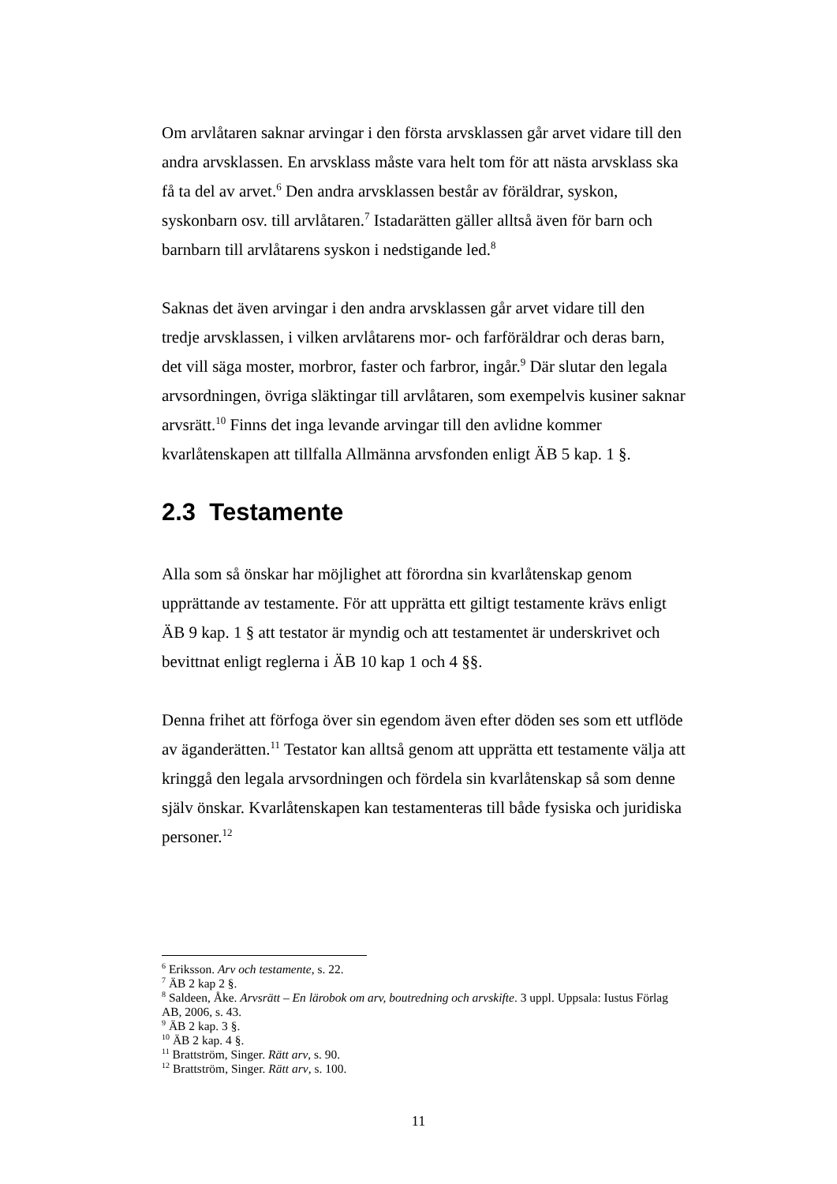Om arvlåtaren saknar arvingar i den första arvsklassen går arvet vidare till den andra arvsklassen. En arvsklass måste vara helt tom för att nästa arvsklass ska få ta del av arvet.<sup>6</sup> Den andra arvsklassen består av föräldrar, syskon, syskonbarn osv. till arvlåtaren.<sup>7</sup> Istadarätten gäller alltså även för barn och barnbarn till arvlåtarens syskon i nedstigande led.<sup>8</sup>
Saknas det även arvingar i den andra arvsklassen går arvet vidare till den tredje arvsklassen, i vilken arvlåtarens mor- och farföräldrar och deras barn, det vill säga moster, morbror, faster och farbror, ingår.<sup>9</sup> Där slutar den legala arvsordningen, övriga släktingar till arvlåtaren, som exempelvis kusiner saknar arvsrätt.<sup>10</sup> Finns det inga levande arvingar till den avlidne kommer kvarlåtenskapen att tillfalla Allmänna arvsfonden enligt ÄB 5 kap. 1 §.
2.3 Testamente
Alla som så önskar har möjlighet att förordna sin kvarlåtenskap genom upprättande av testamente. För att upprätta ett giltigt testamente krävs enligt ÄB 9 kap. 1 § att testator är myndig och att testamentet är underskrivet och bevittnat enligt reglerna i ÄB 10 kap 1 och 4 §§.
Denna frihet att förfoga över sin egendom även efter döden ses som ett utflöde av äganderätten.<sup>11</sup> Testator kan alltså genom att upprätta ett testamente välja att kringgå den legala arvsordningen och fördela sin kvarlåtenskap så som denne själv önskar. Kvarlåtenskapen kan testamenteras till både fysiska och juridiska personer.<sup>12</sup>
<sup>6</sup> Eriksson. Arv och testamente, s. 22.
<sup>7</sup> ÄB 2 kap 2 §.
<sup>8</sup> Saldeen, Åke. Arvsrätt – En lärobok om arv, boutredning och arvskifte. 3 uppl. Uppsala: Iustus Förlag AB, 2006, s. 43.
<sup>9</sup> ÄB 2 kap. 3 §.
<sup>10</sup> ÄB 2 kap. 4 §.
<sup>11</sup> Brattström, Singer. Rätt arv, s. 90.
<sup>12</sup> Brattström, Singer. Rätt arv, s. 100.
11